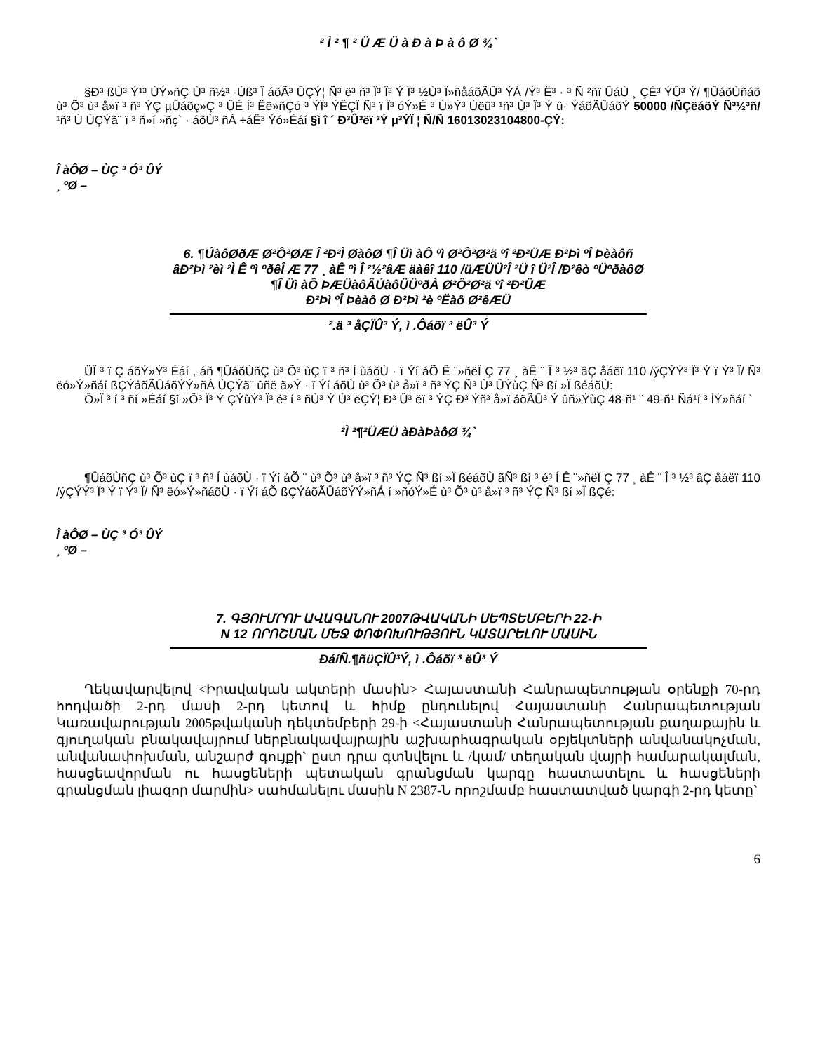² Ì ² ¶ ² Ü Æ Ü à Ð à Þ à ô Ø ¾`
§Ð³ ßÙ³ Ý¹³ ÙÝ»ñÇ Ù³ ñ½³ -Ùß³ Ï áõÃ³ ÛÇÝ¦ Ñ³ ë³ ñ³ Ï³ Ï³ Ý Ï³ ½Ù³ Ï»ñåáõÃÛ³ ÝÁ /Ý³ Ë³ · ³ Ñ ²ñï ÛáÙ ¸ ÇÉ³ ÝÛ³ Ý/ ¶ÛáõÙñáõ ù³ Õ³ ù³ å»ï ³ ñ³ ÝÇ µÛáõç»Ç ³ ÛÉ Í³ Ëë»ñÇó ³ ÝÏ³ ÝËÇÏ Ñ³ ï Ï³ óÝ»É ³ Ù»Ý³ Ùëû³ ¹ñ³ Ù³ Ï³ Ý û· ÝáõÃÛáõÝ 50000 /ÑÇëáõÝ Ñ³½³ñ/ ¹ñ³ Ù ÙÇÝã¨ ï ³ ñ»í »ñç` · áõÙ³ ñÁ ÷áË³ Ýó»Éáí §ì î ´ Ð³Û³ëï ³Ý µ³ÝÏ ¦ Ñ/Ñ 16013023104800-ÇÝ:
Î àÔØ – ÙÇ ³ Ó³ ÛÝ
¸ ºØ –
6. ¶ÚàôØðÆ Ø²Ô²ØÆ Î ²Ð²Ì ØàôØ ¶Î Üì àÔ ºì Ø²Ô²Ø²ä ºî ²Ð²ÜÆ Ð²Þì ºÎ Þèàôñ
âÐ²Þì ²èì ²Ì Ê ºì ºðêÎ Æ 77 ¸ àÊ ºì Î ²½²âÆ äàêî 110 /üÆÜÜ²Î ²Ü î Ü²Î /Ð²êò ºÜºðàôØ
¶Î Üì àÔ ÞÆÜàôÂÚàôÜÜºðÀ Ø²Ô²Ø²ä ºî ²Ð²ÜÆ
Ð²Þì ºÎ Þèàô Ø Ð²Þì ²è ºËàô Ø²êÆÜ
².ä ³ åÇÏÛ³ Ý, ì .Ôáõï ³ ëÛ³ Ý
ÜÏ ³ ï Ç áõÝ»Ý³ Éáí , áñ ¶ÛáõÙñÇ ù³ Õ³ ùÇ ï ³ ñ³ Í ùáõÙ · ï Ýí áÕ Ê ¨»ñëÏ Ç 77 ¸ àÊ ¨ Î ³ ½³ âÇ åáëï 110 /ýÇÝÝ³ Ï³ Ý ï Ý³ Ï/ Ñ³ ëó»Ý»ñáí ßÇÝáõÃÛáõÝÝ»ñÁ ÙÇÝã¨ ûñë ã»Ý · ï Ýí áõÙ ù³ Õ³ ù³ å»ï ³ ñ³ ÝÇ Ñ³ Ù³ ÛÝùÇ Ñ³ ßí »Ï ßéáõÙ:
Ô»Ï ³ í ³ ñí »Éáí §î »Õ³ Ï³ Ý ÇÝùÝ³ Ï³ é³ í ³ ñÙ³ Ý Ù³ ëÇÝ¦ Ð³ Û³ ëï ³ ÝÇ Ð³ Ýñ³ å»ï áõÃÛ³ Ý ûñ»ÝùÇ 48-ñ¹ ¨ 49-ñ¹ Ñá¹í ³ ÍÝ»ñáí `
²Ì ²¶²ÜÆÜ àÐàÞàôØ ¾`
¶ÛáõÙñÇ ù³ Õ³ ùÇ ï ³ ñ³ Í ùáõÙ · ï Ýí áÕ ¨ ù³ Õ³ ù³ å»ï ³ ñ³ ÝÇ Ñ³ ßí »Ï ßéáõÙ ãÑ³ ßí ³ é³ Í Ê ¨»ñëÏ Ç 77 ¸ àÊ ¨ Î ³ ½³ âÇ åáëï 110 /ýÇÝÝ³ Ï³ Ý ï Ý³ Ï/ Ñ³ ëó»Ý»ñáõÙ · ï Ýí áÕ ßÇÝáõÃÛáõÝÝ»ñÁ í »ñóÝ»É ù³ Õ³ ù³ å»ï ³ ñ³ ÝÇ Ñ³ ßí »Ï ßÇé:
Î àÔØ – ÙÇ ³ Ó³ ÛÝ
¸ ºØ –
7. ԳՅՈՒՄՐՈՒ ԱՎԱԳԱՆՈՒ 2007ԹՎԱԿԱՆԻ ՍԵՊՏԵՄԲԵՐԻ 22-Ի
N 12 ՈՐՈՇՄԱՆ ՄԵՋ ՓՈՓՈԽՈՒԹՅՈՒՆ ԿԱՏԱՐԵԼՈՒ ՄԱՍԻՆ
ÐáíÑ.¶ñüÇÏÛ³Ý, ì .Ôáõï ³ ëÛ³ Ý
Ղեկավարվելով <Իրավական ակտերի մասին> Հայաստանի Հանրապետության օրենքի 70-րդ հոդվածի 2-րդ մասի 2-րդ կետով և հիմք ընդունելով Հայաստանի Հանրապետության Կառավարության 2005թվականի դեկտեմբերի 29-ի <Հայաստանի Հանրապետության քաղաքային և գյուղական բնակավայրում ներբնակավայրային աշխարհագրական օբյեկտների անվանակոչման, անվանափոխման, անշարժ գույքի` ըստ դրա գտնվելու և /կամ/ տեղական վայրի համարակալման, հասցեավորման ու հասցեների պետական գրանցման կարգը հաստատելու և հասցեների գրանցման լիազոր մարմին> սահմանելու մասին N 2387-Ն որոշմամբ հաստատված կարգի 2-րդ կետը`
6